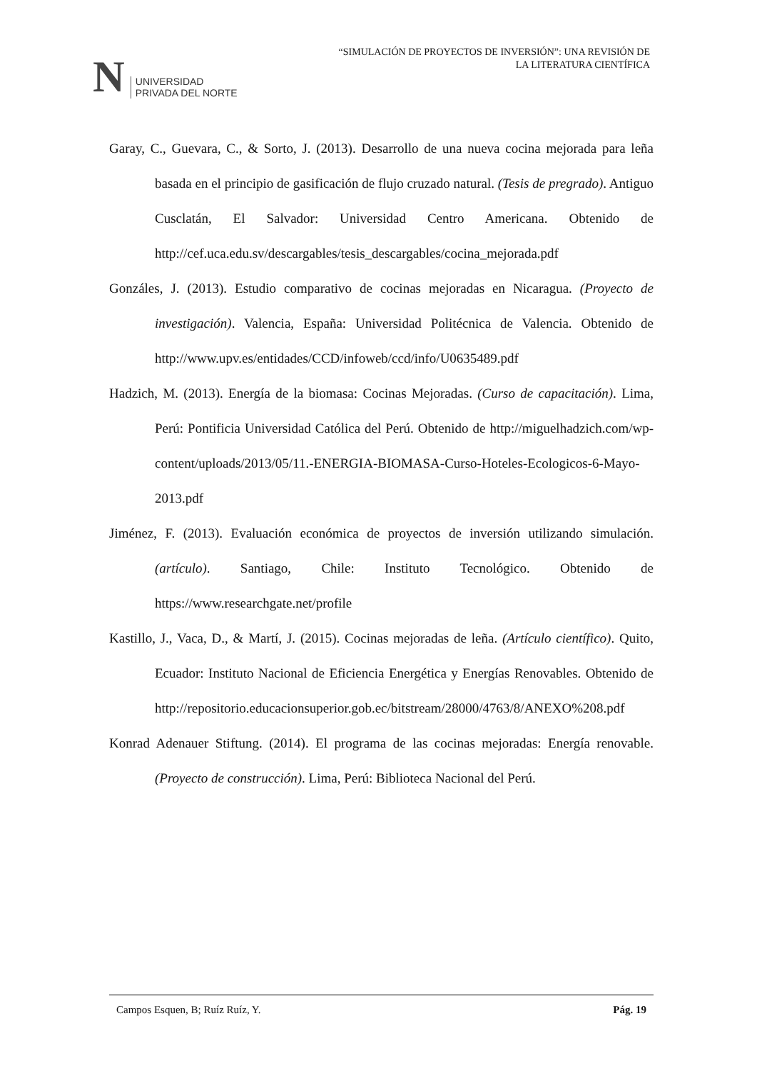N
UNIVERSIDAD
PRIVADA DEL NORTE
“SIMULACIÓN DE PROYECTOS DE INVERSIÓN”: UNA REVISIÓN DE
LA LITERATURA CIENTÍFICA
Garay, C., Guevara, C., & Sorto, J. (2013). Desarrollo de una nueva cocina mejorada para leña basada en el principio de gasificación de flujo cruzado natural. (Tesis de pregrado). Antiguo Cusclatán, El Salvador: Universidad Centro Americana. Obtenido de http://cef.uca.edu.sv/descargables/tesis_descargables/cocina_mejorada.pdf
Gonzáles, J. (2013). Estudio comparativo de cocinas mejoradas en Nicaragua. (Proyecto de investigación). Valencia, España: Universidad Politécnica de Valencia. Obtenido de http://www.upv.es/entidades/CCD/infoweb/ccd/info/U0635489.pdf
Hadzich, M. (2013). Energía de la biomasa: Cocinas Mejoradas. (Curso de capacitación). Lima, Perú: Pontificia Universidad Católica del Perú. Obtenido de http://miguelhadzich.com/wp-content/uploads/2013/05/11.-ENERGIA-BIOMASA-Curso-Hoteles-Ecologicos-6-Mayo-2013.pdf
Jiménez, F. (2013). Evaluación económica de proyectos de inversión utilizando simulación. (artículo). Santiago, Chile: Instituto Tecnológico. Obtenido de https://www.researchgate.net/profile
Kastillo, J., Vaca, D., & Martí, J. (2015). Cocinas mejoradas de leña. (Artículo científico). Quito, Ecuador: Instituto Nacional de Eficiencia Energética y Energías Renovables. Obtenido de http://repositorio.educacionsuperior.gob.ec/bitstream/28000/4763/8/ANEXO%208.pdf
Konrad Adenauer Stiftung. (2014). El programa de las cocinas mejoradas: Energía renovable. (Proyecto de construcción). Lima, Perú: Biblioteca Nacional del Perú.
Campos Esquen, B; Ruíz Ruíz, Y. Pág. 19